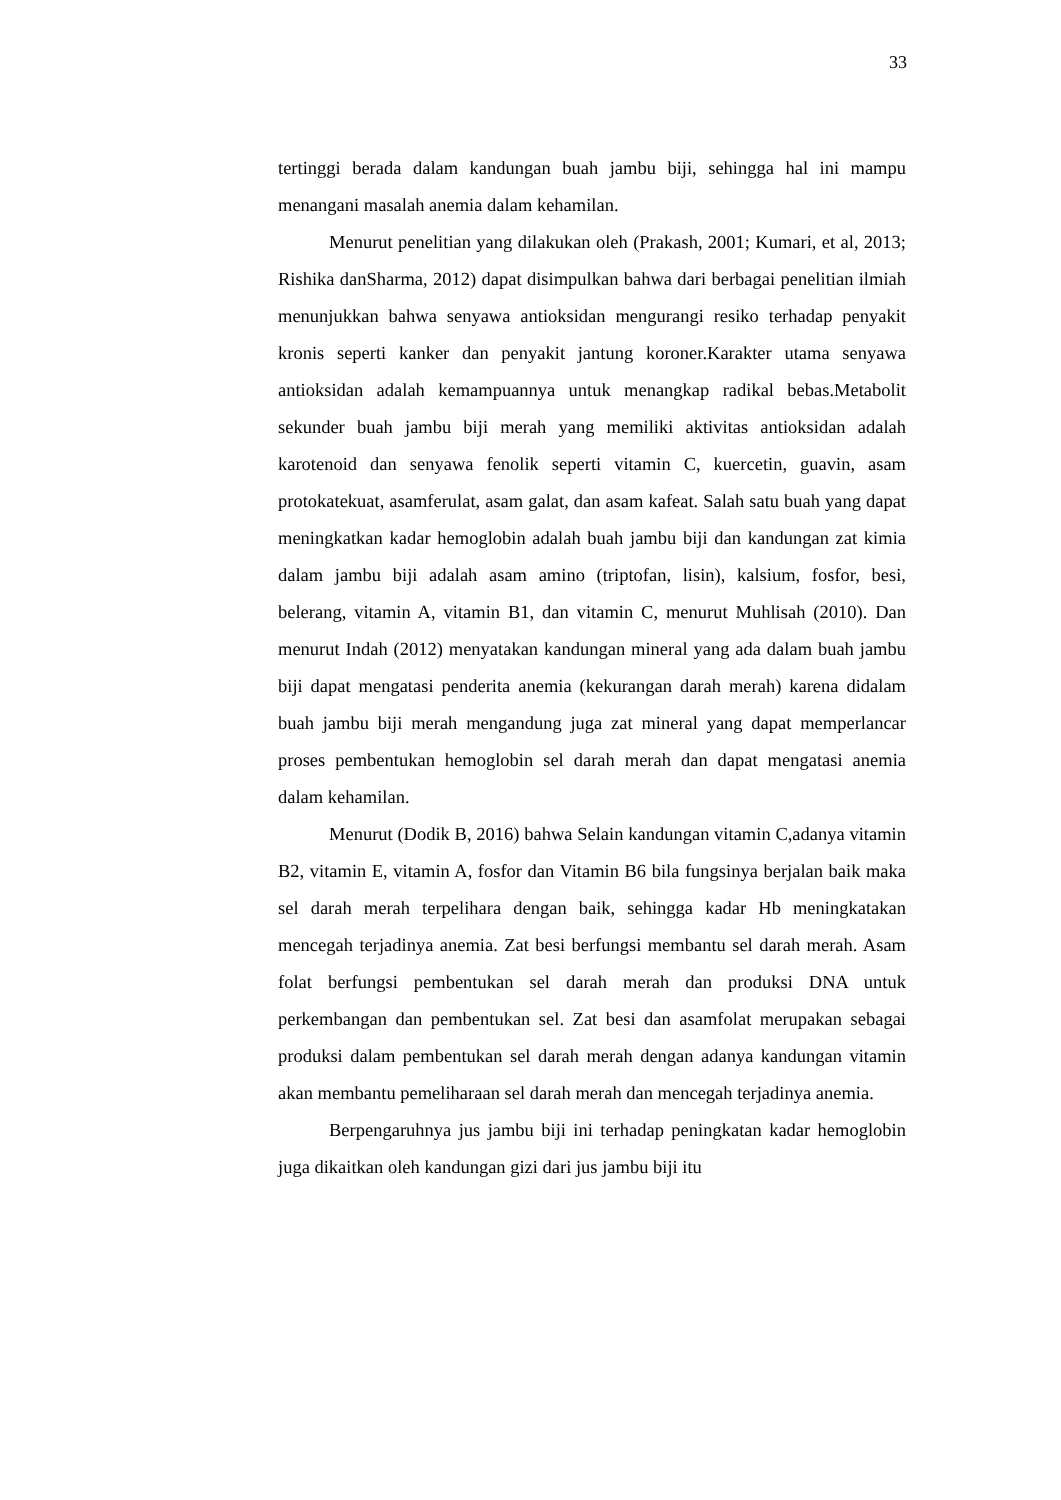33
tertinggi berada dalam kandungan buah jambu biji, sehingga hal ini mampu menangani masalah anemia dalam kehamilan.
Menurut penelitian yang dilakukan oleh (Prakash, 2001; Kumari, et al, 2013; Rishika danSharma, 2012) dapat disimpulkan bahwa dari berbagai penelitian ilmiah menunjukkan bahwa senyawa antioksidan mengurangi resiko terhadap penyakit kronis seperti kanker dan penyakit jantung koroner.Karakter utama senyawa antioksidan adalah kemampuannya untuk menangkap radikal bebas.Metabolit sekunder buah jambu biji merah yang memiliki aktivitas antioksidan adalah karotenoid dan senyawa fenolik seperti vitamin C, kuercetin, guavin, asam protokatekuat, asamferulat, asam galat, dan asam kafeat. Salah satu buah yang dapat meningkatkan kadar hemoglobin adalah buah jambu biji dan kandungan zat kimia dalam jambu biji adalah asam amino (triptofan, lisin), kalsium, fosfor, besi, belerang, vitamin A, vitamin B1, dan vitamin C, menurut Muhlisah (2010). Dan menurut Indah (2012) menyatakan kandungan mineral yang ada dalam buah jambu biji dapat mengatasi penderita anemia (kekurangan darah merah) karena didalam buah jambu biji merah mengandung juga zat mineral yang dapat memperlancar proses pembentukan hemoglobin sel darah merah dan dapat mengatasi anemia dalam kehamilan.
Menurut (Dodik B, 2016) bahwa Selain kandungan vitamin C,adanya vitamin B2, vitamin E, vitamin A, fosfor dan Vitamin B6 bila fungsinya berjalan baik maka sel darah merah terpelihara dengan baik, sehingga kadar Hb meningkatakan mencegah terjadinya anemia. Zat besi berfungsi membantu sel darah merah. Asam folat berfungsi pembentukan sel darah merah dan produksi DNA untuk perkembangan dan pembentukan sel. Zat besi dan asamfolat merupakan sebagai produksi dalam pembentukan sel darah merah dengan adanya kandungan vitamin akan membantu pemeliharaan sel darah merah dan mencegah terjadinya anemia.
Berpengaruhnya jus jambu biji ini terhadap peningkatan kadar hemoglobin juga dikaitkan oleh kandungan gizi dari jus jambu biji itu